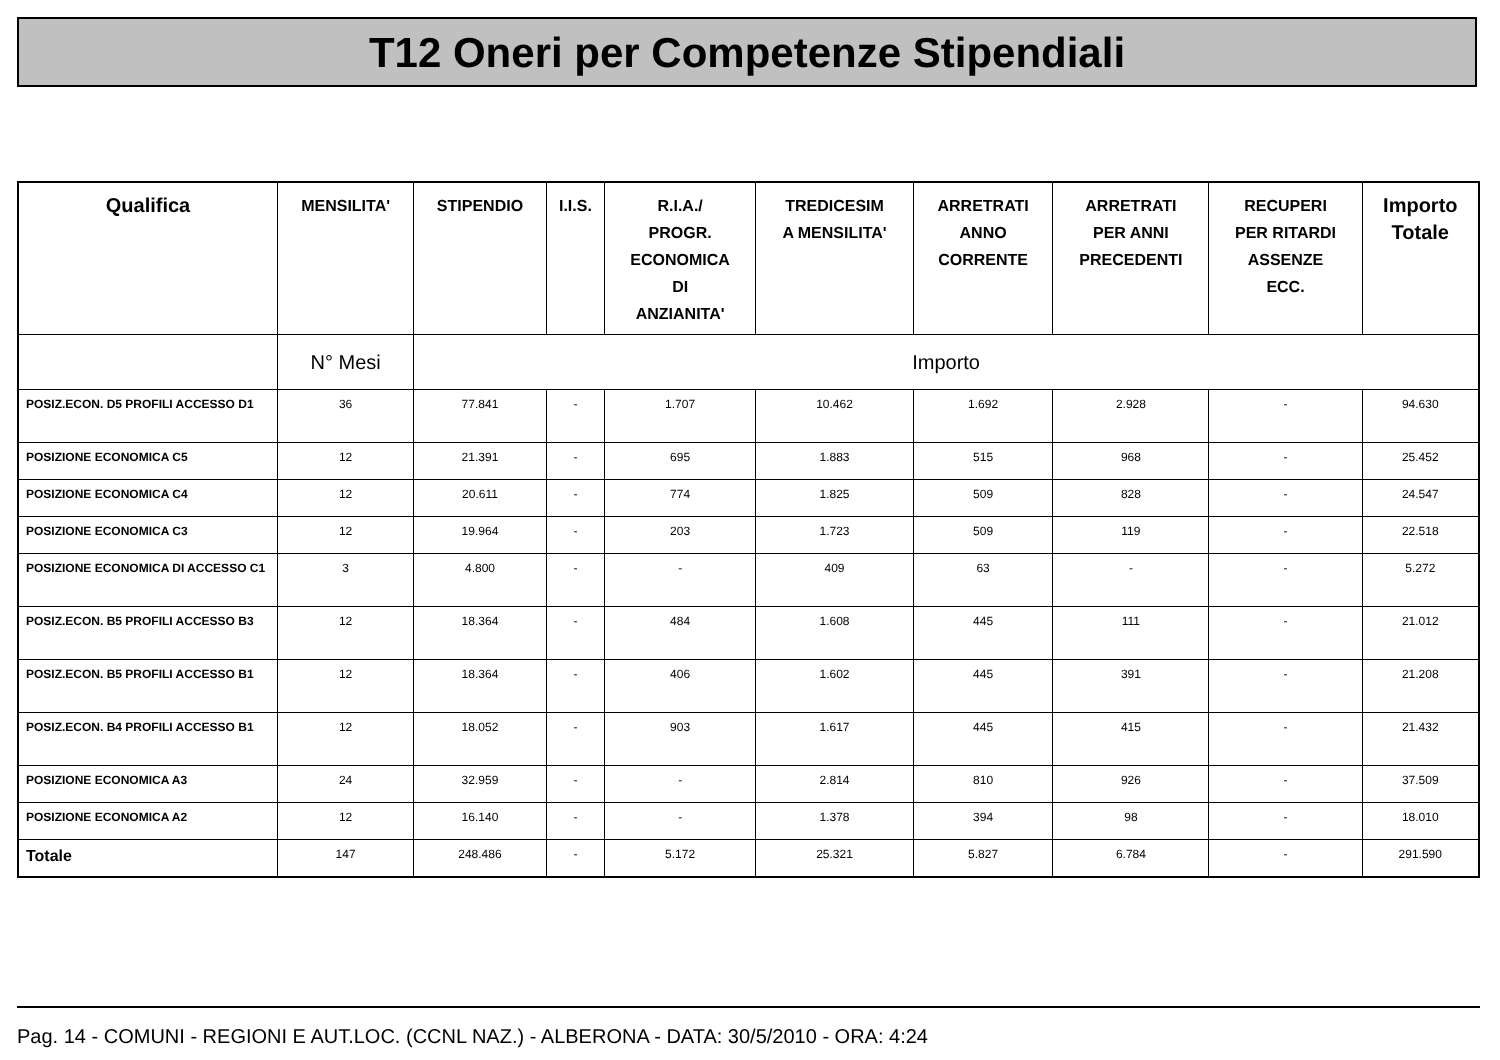T12 Oneri per Competenze Stipendiali
| Qualifica | MENSILITA' | STIPENDIO | I.I.S. | R.I.A./ PROGR. ECONOMICA DI ANZIANITA' | TREDICESIM A MENSILITA' | ARRETRATI ANNO CORRENTE | ARRETRATI PER ANNI PRECEDENTI | RECUPERI PER RITARDI ASSENZE ECC. | Importo Totale |
| --- | --- | --- | --- | --- | --- | --- | --- | --- | --- |
| | N° Mesi | Importo | | | | | | | |
| POSIZ.ECON. D5 PROFILI ACCESSO D1 | 36 | 77.841 | - | 1.707 | 10.462 | 1.692 | 2.928 | - | 94.630 |
| POSIZIONE ECONOMICA C5 | 12 | 21.391 | - | 695 | 1.883 | 515 | 968 | - | 25.452 |
| POSIZIONE ECONOMICA C4 | 12 | 20.611 | - | 774 | 1.825 | 509 | 828 | - | 24.547 |
| POSIZIONE ECONOMICA C3 | 12 | 19.964 | - | 203 | 1.723 | 509 | 119 | - | 22.518 |
| POSIZIONE ECONOMICA DI ACCESSO C1 | 3 | 4.800 | - | - | 409 | 63 | - | - | 5.272 |
| POSIZ.ECON. B5 PROFILI ACCESSO B3 | 12 | 18.364 | - | 484 | 1.608 | 445 | 111 | - | 21.012 |
| POSIZ.ECON. B5 PROFILI ACCESSO B1 | 12 | 18.364 | - | 406 | 1.602 | 445 | 391 | - | 21.208 |
| POSIZ.ECON. B4 PROFILI ACCESSO B1 | 12 | 18.052 | - | 903 | 1.617 | 445 | 415 | - | 21.432 |
| POSIZIONE ECONOMICA A3 | 24 | 32.959 | - | - | 2.814 | 810 | 926 | - | 37.509 |
| POSIZIONE ECONOMICA A2 | 12 | 16.140 | - | - | 1.378 | 394 | 98 | - | 18.010 |
| Totale | 147 | 248.486 | - | 5.172 | 25.321 | 5.827 | 6.784 | - | 291.590 |
Pag. 14 - COMUNI - REGIONI E AUT.LOC. (CCNL NAZ.) - ALBERONA - DATA: 30/5/2010 - ORA: 4:24